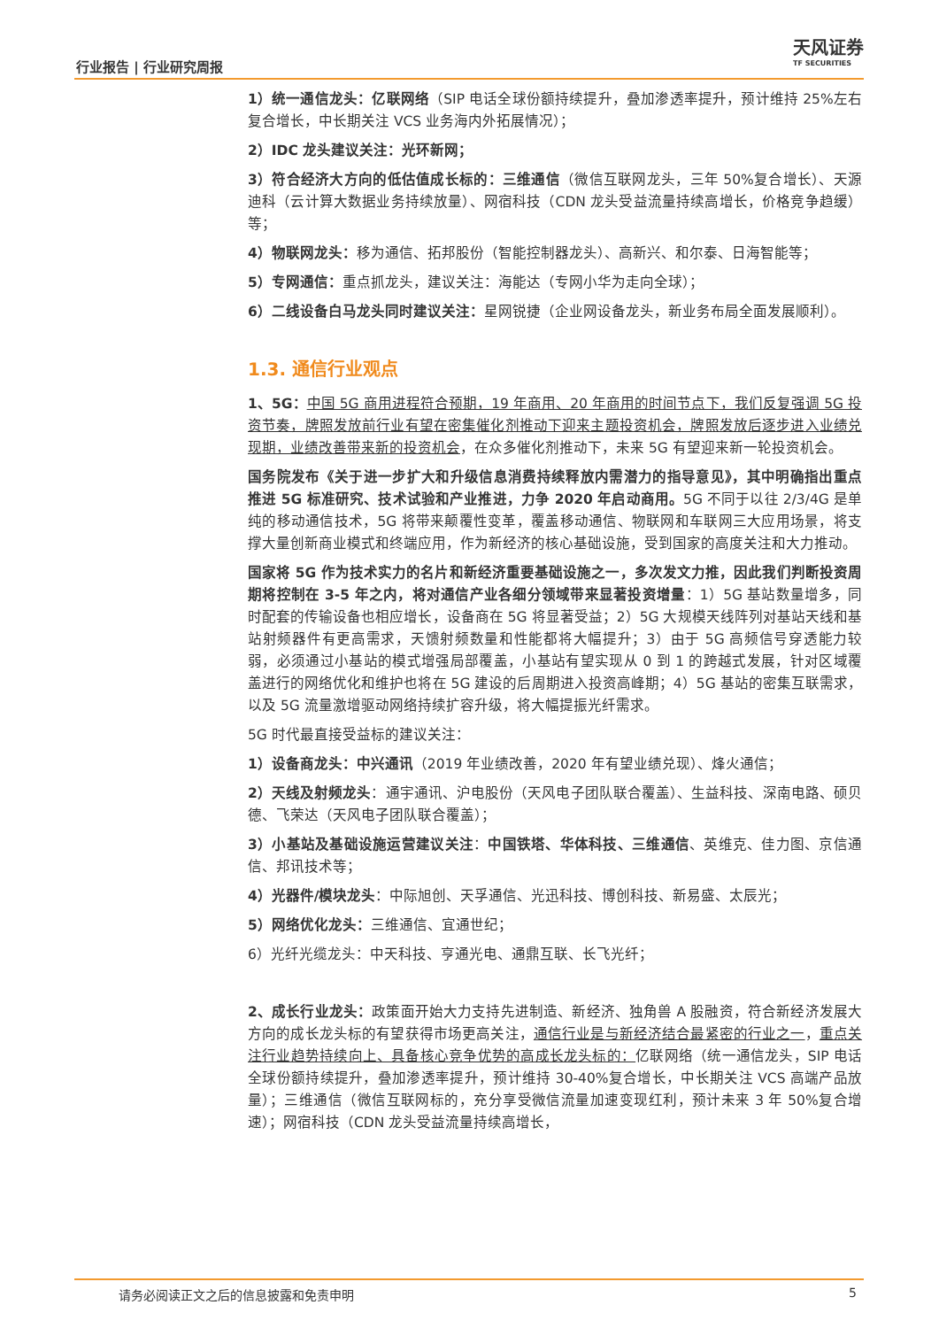行业报告 | 行业研究周报
天风证券
TF SECURITIES
1）统一通信龙头：亿联网络（SIP 电话全球份额持续提升，叠加渗透率提升，预计维持 25%左右复合增长，中长期关注 VCS 业务海内外拓展情况）；
2）IDC 龙头建议关注：光环新网；
3）符合经济大方向的低估值成长标的：三维通信（微信互联网龙头，三年 50%复合增长）、天源迪科（云计算大数据业务持续放量）、网宿科技（CDN 龙头受益流量持续高增长，价格竞争趋缓）等；
4）物联网龙头：移为通信、拓邦股份（智能控制器龙头）、高新兴、和尔泰、日海智能等；
5）专网通信：重点抓龙头，建议关注：海能达（专网小华为走向全球）；
6）二线设备白马龙头同时建议关注：星网锐捷（企业网设备龙头，新业务布局全面发展顺利）。
1.3. 通信行业观点
1、5G：中国 5G 商用进程符合预期，19 年商用、20 年商用的时间节点下，我们反复强调 5G 投资节奏，牌照发放前行业有望在密集催化剂推动下迎来主题投资机会，牌照发放后逐步进入业绩兑现期，业绩改善带来新的投资机会，在众多催化剂推动下，未来 5G 有望迎来新一轮投资机会。
国务院发布《关于进一步扩大和升级信息消费持续释放内需潜力的指导意见》，其中明确指出重点推进 5G 标准研究、技术试验和产业推进，力争 2020 年启动商用。5G 不同于以往 2/3/4G 是单纯的移动通信技术，5G 将带来颠覆性变革，覆盖移动通信、物联网和车联网三大应用场景，将支撑大量创新商业模式和终端应用，作为新经济的核心基础设施，受到国家的高度关注和大力推动。
国家将 5G 作为技术实力的名片和新经济重要基础设施之一，多次发文力推，因此我们判断投资周期将控制在 3-5 年之内，将对通信产业各细分领域带来显著投资增量：1）5G 基站数量增多，同时配套的传输设备也相应增长，设备商在 5G 将显著受益；2）5G 大规模天线阵列对基站天线和基站射频器件有更高需求，天馈射频数量和性能都将大幅提升；3）由于 5G 高频信号穿透能力较弱，必须通过小基站的模式增强局部覆盖，小基站有望实现从 0 到 1 的跨越式发展，针对区域覆盖进行的网络优化和维护也将在 5G 建设的后周期进入投资高峰期；4）5G 基站的密集互联需求，以及 5G 流量激增驱动网络持续扩容升级，将大幅提振光纤需求。
5G 时代最直接受益标的建议关注：
1）设备商龙头：中兴通讯（2019 年业绩改善，2020 年有望业绩兑现）、烽火通信；
2）天线及射频龙头：通宇通讯、沪电股份（天风电子团队联合覆盖）、生益科技、深南电路、硕贝德、飞荣达（天风电子团队联合覆盖）；
3）小基站及基础设施运营建议关注：中国铁塔、华体科技、三维通信、英维克、佳力图、京信通信、邦讯技术等；
4）光器件/模块龙头：中际旭创、天孚通信、光迅科技、博创科技、新易盛、太辰光；
5）网络优化龙头：三维通信、宜通世纪；
6）光纤光缆龙头：中天科技、亨通光电、通鼎互联、长飞光纤；
2、成长行业龙头：政策面开始大力支持先进制造、新经济、独角兽 A 股融资，符合新经济发展大方向的成长龙头标的有望获得市场更高关注，通信行业是与新经济结合最紧密的行业之一，重点关注行业趋势持续向上、具备核心竞争优势的高成长龙头标的：亿联网络（统一通信龙头，SIP 电话全球份额持续提升，叠加渗透率提升，预计维持 30-40%复合增长，中长期关注 VCS 高端产品放量）；三维通信（微信互联网标的，充分享受微信流量加速变现红利，预计未来 3 年 50%复合增速）；网宿科技（CDN 龙头受益流量持续高增长，
请务必阅读正文之后的信息披露和免责申明 5